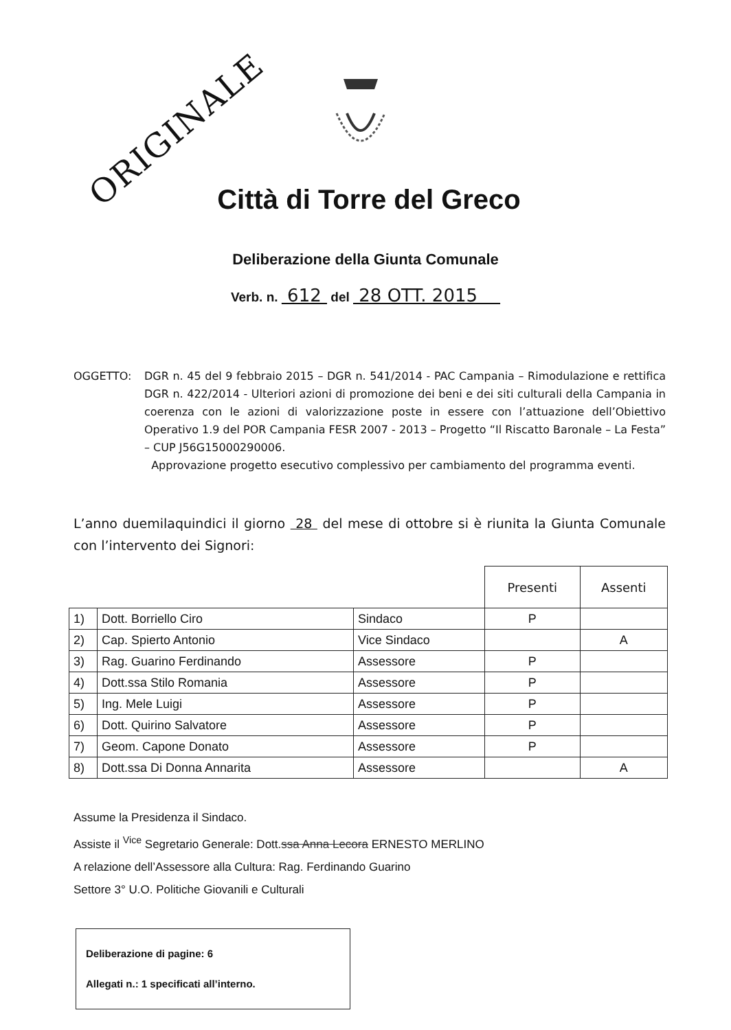ORIGINALE
Città di Torre del Greco
Deliberazione della Giunta Comunale
Verb. n. 612 del 28 OTT. 2015
OGGETTO: DGR n. 45 del 9 febbraio 2015 – DGR n. 541/2014 - PAC Campania – Rimodulazione e rettifica DGR n. 422/2014 - Ulteriori azioni di promozione dei beni e dei siti culturali della Campania in coerenza con le azioni di valorizzazione poste in essere con l’attuazione dell’Obiettivo Operativo 1.9 del POR Campania FESR 2007 - 2013 – Progetto “Il Riscatto Baronale – La Festa” – CUP J56G15000290006.
Approvazione progetto esecutivo complessivo per cambiamento del programma eventi.
L’anno duemilaquindici il giorno 28 del mese di ottobre si è riunita la Giunta Comunale con l’intervento dei Signori:
| | | | Presenti | Assenti |
| 1) | Dott. Borriello Ciro | Sindaco | P | |
| 2) | Cap. Spierto Antonio | Vice Sindaco | | A |
| 3) | Rag. Guarino Ferdinando | Assessore | P | |
| 4) | Dott.ssa Stilo Romania | Assessore | P | |
| 5) | Ing. Mele Luigi | Assessore | P | |
| 6) | Dott. Quirino Salvatore | Assessore | P | |
| 7) | Geom. Capone Donato | Assessore | P | |
| 8) | Dott.ssa Di Donna Annarita | Assessore | | A |
Assume la Presidenza il Sindaco.
Assiste il <sup>Vice</sup> Segretario Generale: Dott.ssa Anna Lecora ERNESTO MERLINO
A relazione dell’Assessore alla Cultura: Rag. Ferdinando Guarino
Settore 3° U.O. Politiche Giovanili e Culturali
Deliberazione di pagine: 6
Allegati n.: 1 specificati all’interno.